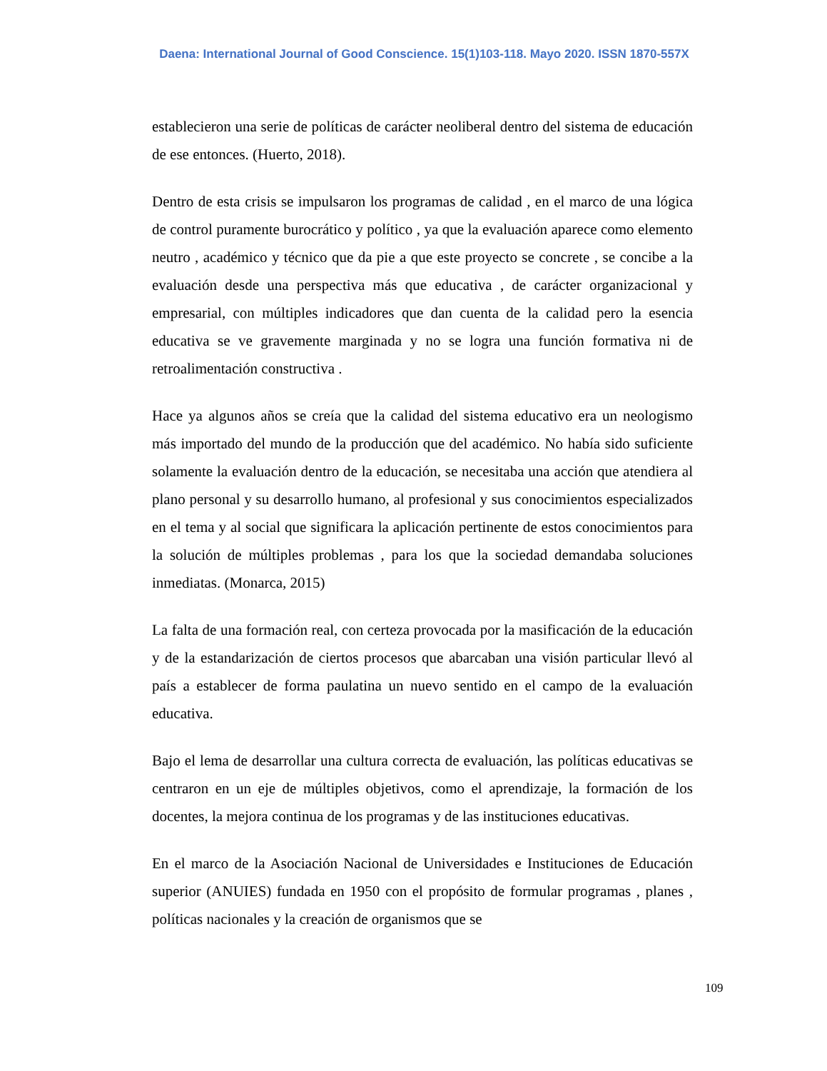Daena: International Journal of Good Conscience. 15(1)103-118. Mayo 2020. ISSN 1870-557X
establecieron una serie de políticas de carácter neoliberal dentro del sistema de educación de ese entonces. (Huerto, 2018).
Dentro de esta crisis se impulsaron los programas de calidad , en el marco de una lógica de control puramente burocrático y político , ya que la evaluación aparece como elemento neutro , académico y técnico que da pie a que este proyecto se concrete , se concibe a la evaluación desde una perspectiva más que educativa , de carácter organizacional y empresarial, con múltiples indicadores que dan cuenta de la calidad pero la esencia educativa se ve gravemente marginada y no se logra una función formativa ni de retroalimentación constructiva .
Hace ya algunos años se creía que la calidad del sistema educativo era un neologismo más importado del mundo de la producción que del académico. No había sido suficiente solamente la evaluación dentro de la educación, se necesitaba una acción que atendiera al plano personal y su desarrollo humano, al profesional y sus conocimientos especializados en el tema y al social que significara la aplicación pertinente de estos conocimientos para la solución de múltiples problemas , para los que la sociedad demandaba soluciones inmediatas. (Monarca, 2015)
La falta de una formación real, con certeza provocada por la masificación de la educación y de la estandarización de ciertos procesos que abarcaban una visión particular llevó al país a establecer de forma paulatina un nuevo sentido en el campo de la evaluación educativa.
Bajo el lema de desarrollar una cultura correcta de evaluación, las políticas educativas se centraron en un eje de múltiples objetivos, como el aprendizaje, la formación de los docentes, la mejora continua de los programas y de las instituciones educativas.
En el marco de la Asociación Nacional de Universidades e Instituciones de Educación superior (ANUIES) fundada en 1950 con el propósito de formular programas , planes , políticas nacionales y la creación de organismos que se
109